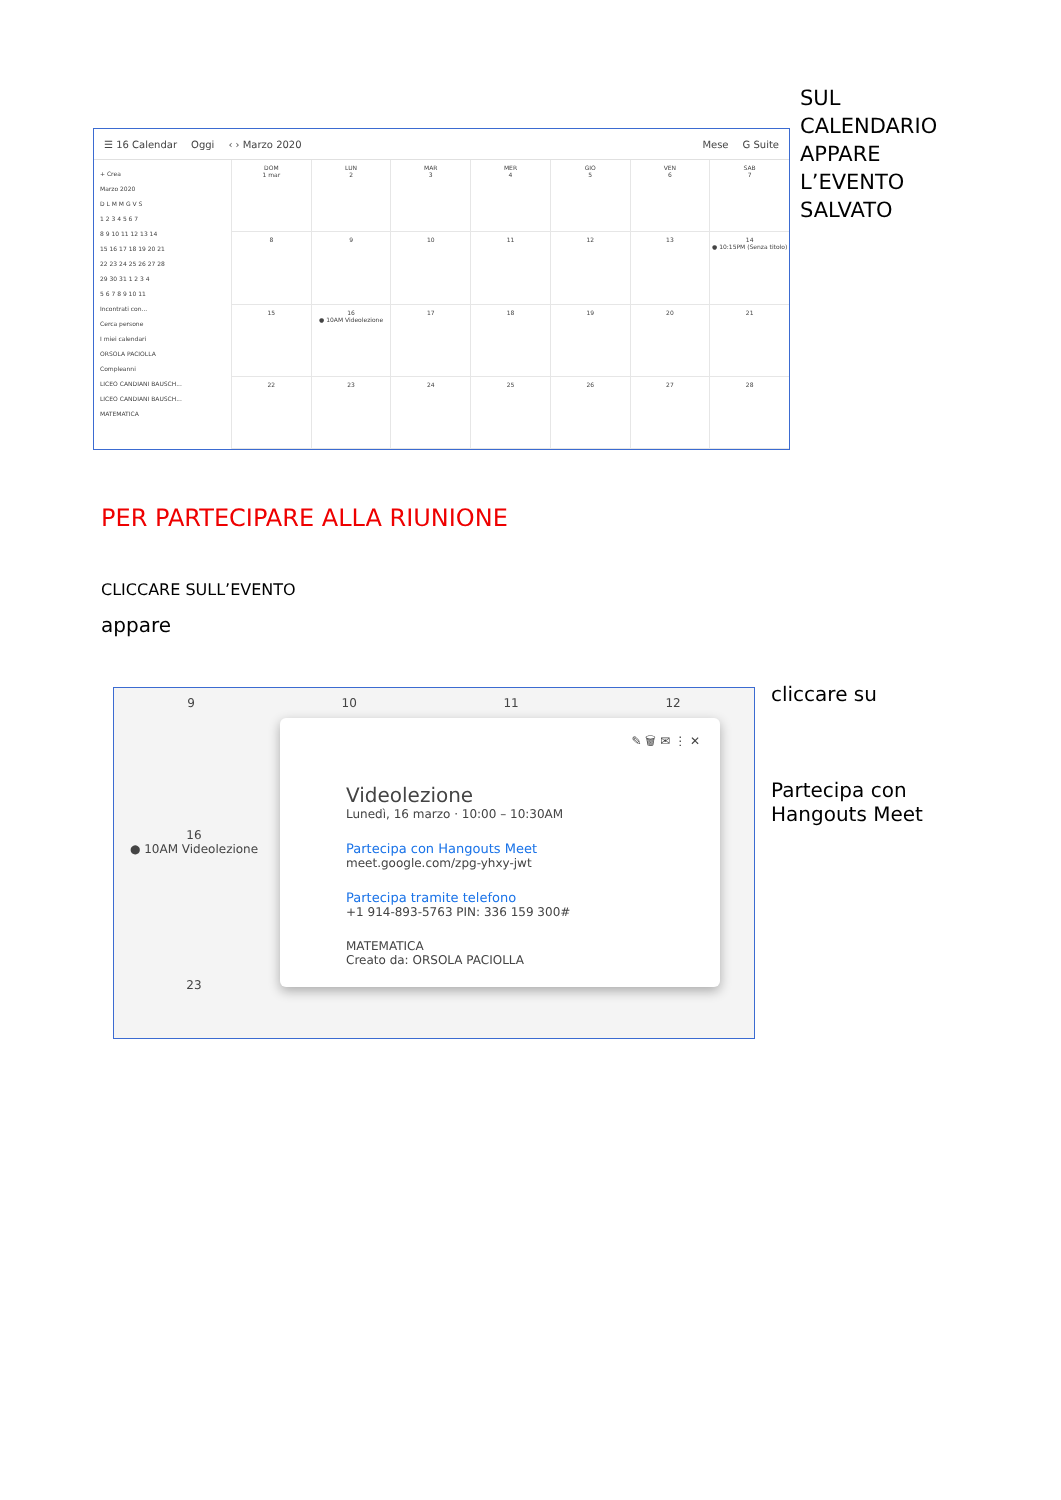☰ 16 Calendar Oggi ‹ › Marzo 2020 Mese G Suite
+ Crea
Marzo 2020
D L M M G V S
1 2 3 4 5 6 7
8 9 10 11 12 13 14
15 16 17 18 19 20 21
22 23 24 25 26 27 28
29 30 31 1 2 3 4
5 6 7 8 9 10 11
Incontrati con...
Cerca persone
I miei calendari
ORSOLA PACIOLLA
Compleanni
LICEO CANDIANI BAUSCH...
LICEO CANDIANI BAUSCH...
MATEMATICA
DOM
1 mar
LUN
2
MAR
3
MER
4
GIO
5
VEN
6
SAB
7
8
9
10
11
12
13
14
● 10:15PM (Senza titolo)
15
16
● 10AM Videolezione
17
18
19
20
21
22
23
24
25
26
27
28
SUL
CALENDARIO
APPARE
L’EVENTO
SALVATO
PER PARTECIPARE ALLA RIUNIONE
CLICCARE SULL’EVENTO
appare
9 10 11 12
16
● 10AM Videolezione
23
✎ 🗑 ✉ ⋮ ✕
Videolezione
Lunedì, 16 marzo · 10:00 – 10:30AM
Partecipa con Hangouts Meet
meet.google.com/zpg-yhxy-jwt
Partecipa tramite telefono
+1 914-893-5763 PIN: 336 159 300#
MATEMATICA
Creato da: ORSOLA PACIOLLA
cliccare su
Partecipa con
Hangouts Meet